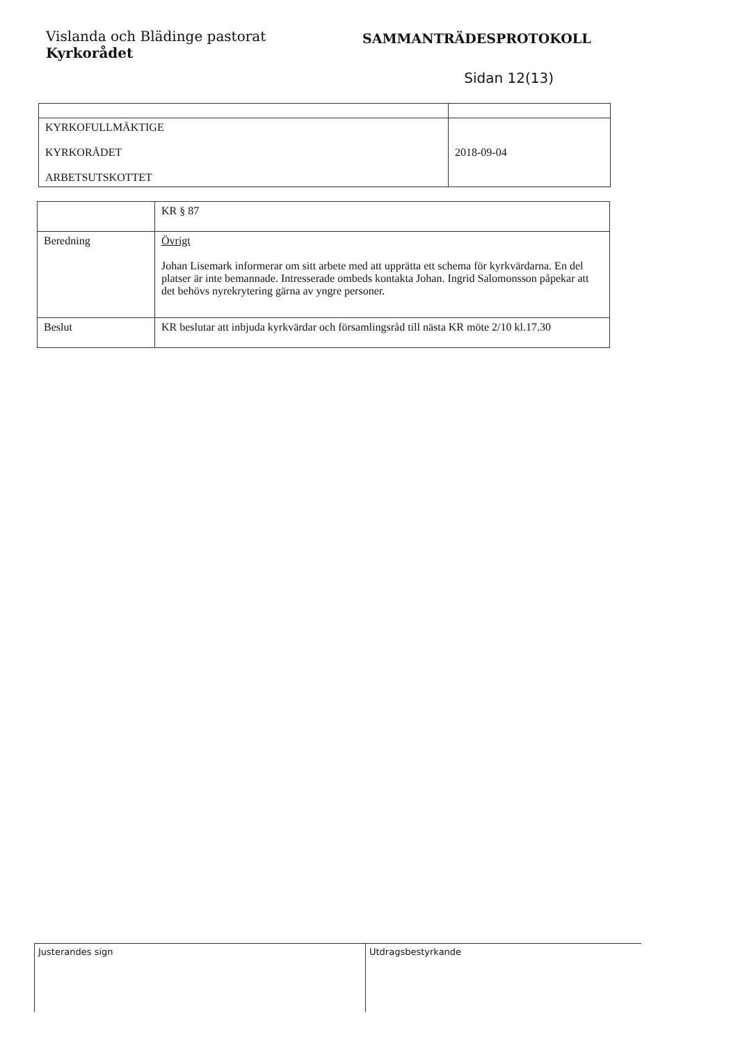Vislanda och Blädinge pastorat
Kyrkorådet
SAMMANTRÄDESPROTOKOLL
Sidan 12(13)
| KYRKOFULLMÄKTIGE KYRKORÅDET ARBETSUTSKOTTET | 2018-09-04 |
| | KR § 87 |
| Beredning | Övrigt Johan Lisemark informerar om sitt arbete med att upprätta ett schema för kyrkvärdarna. En del platser är inte bemannade. Intresserade ombeds kontakta Johan. Ingrid Salomonsson påpekar att det behövs nyrekrytering gärna av yngre personer. |
| Beslut | KR beslutar att inbjuda kyrkvärdar och församlingsråd till nästa KR möte 2/10 kl.17.30 |
Justerandes sign Utdragsbestyrkande